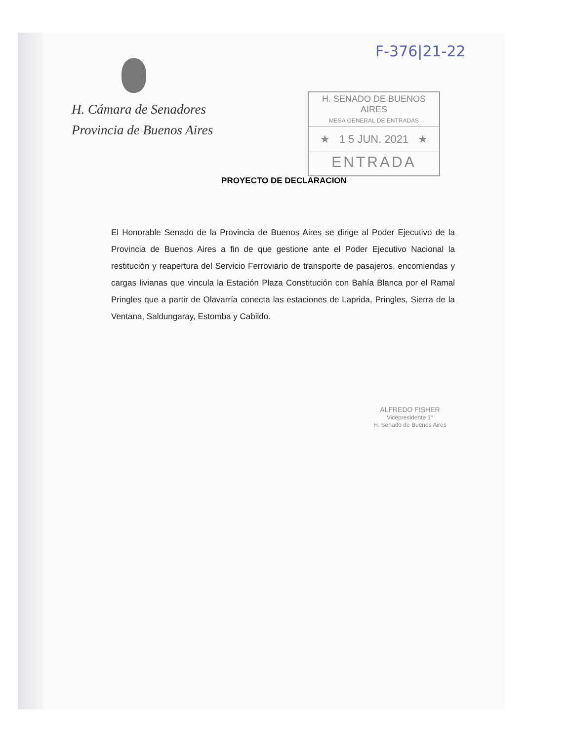F-376|21-22
H. Cámara de Senadores
Provincia de Buenos Aires
H. SENADO DE BUENOS AIRES
MESA GENERAL DE ENTRADAS
★ 1 5 JUN. 2021 ★
ENTRADA
PROYECTO DE DECLARACION
El Honorable Senado de la Provincia de Buenos Aires se dirige al Poder Ejecutivo de la Provincia de Buenos Aires a fin de que gestione ante el Poder Ejecutivo Nacional la restitución y reapertura del Servicio Ferroviario de transporte de pasajeros, encomiendas y cargas livianas que vincula la Estación Plaza Constitución con Bahía Blanca por el Ramal Pringles que a partir de Olavarría conecta las estaciones de Laprida, Pringles, Sierra de la Ventana, Saldungaray, Estomba y Cabildo.
ALFREDO FISHER
Vicepresidente 1°
H. Senado de Buenos Aires